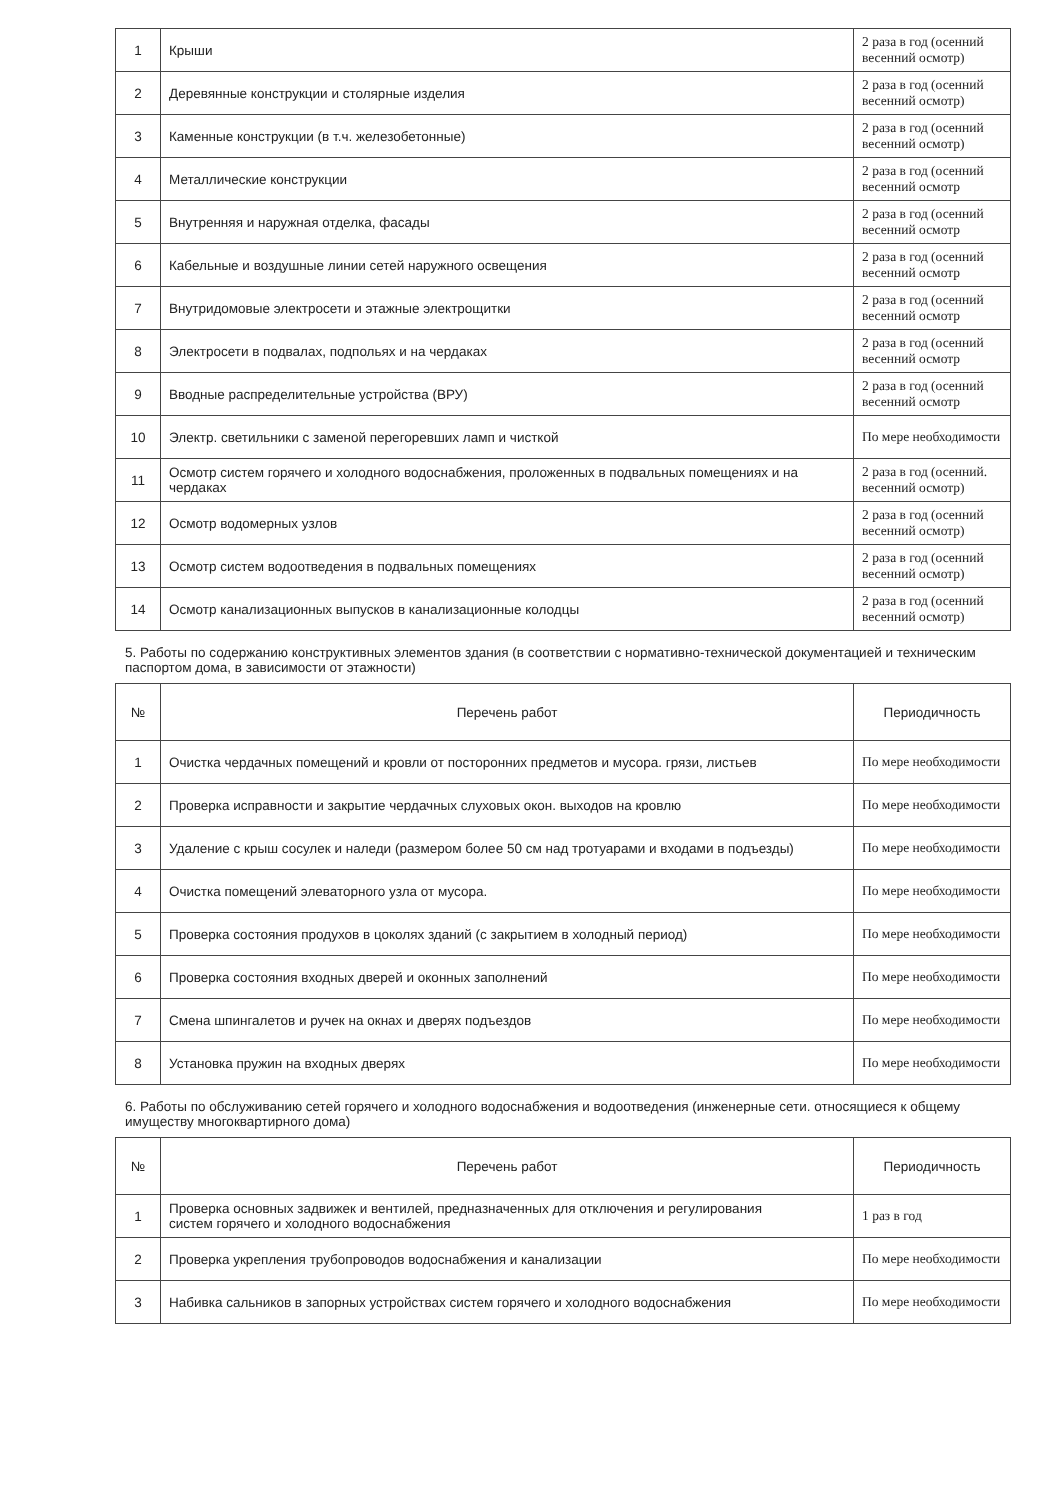| 1 | Крыши | 2 раза в год (осенний весенний осмотр) |
| 2 | Деревянные конструкции и столярные изделия | 2 раза в год (осенний весенний осмотр) |
| 3 | Каменные конструкции (в т.ч. железобетонные) | 2 раза в год (осенний весенний осмотр) |
| 4 | Металлические конструкции | 2 раза в год (осенний весенний осмотр |
| 5 | Внутренняя и наружная отделка, фасады | 2 раза в год (осенний весенний осмотр |
| 6 | Кабельные и воздушные линии сетей наружного освещения | 2 раза в год (осенний весенний осмотр |
| 7 | Внутридомовые электросети и этажные электрощитки | 2 раза в год (осенний весенний осмотр |
| 8 | Электросети в подвалах, подпольях и на чердаках | 2 раза в год (осенний весенний осмотр |
| 9 | Вводные распределительные устройства (ВРУ) | 2 раза в год (осенний весенний осмотр |
| 10 | Электр. светильники с заменой перегоревших ламп и чисткой | По мере необходимости |
| 11 | Осмотр систем горячего и холодного водоснабжения, проложенных в подвальных помещениях и на чердаках | 2 раза в год (осенний. весенний осмотр) |
| 12 | Осмотр водомерных узлов | 2 раза в год (осенний весенний осмотр) |
| 13 | Осмотр систем водоотведения в подвальных помещениях | 2 раза в год (осенний весенний осмотр) |
| 14 | Осмотр канализационных выпусков в канализационные колодцы | 2 раза в год (осенний весенний осмотр) |
5. Работы по содержанию конструктивных элементов здания (в соответствии с нормативно-технической документацией и техническим паспортом дома, в зависимости от этажности)
| № | Перечень работ | Периодичность |
| --- | --- | --- |
| 1 | Очистка чердачных помещений и кровли от посторонних предметов и мусора. грязи, листьев | По мере необходимости |
| 2 | Проверка исправности и закрытие чердачных слуховых окон. выходов на кровлю | По мере необходимости |
| 3 | Удаление с крыш сосулек и наледи (размером более 50 см над тротуарами и входами в подъезды) | По мере необходимости |
| 4 | Очистка помещений элеваторного узла от мусора. | По мере необходимости |
| 5 | Проверка состояния продухов в цоколях зданий (с закрытием в холодный период) | По мере необходимости |
| 6 | Проверка состояния входных дверей и оконных заполнений | По мере необходимости |
| 7 | Смена шпингалетов и ручек на окнах и дверях подъездов | По мере необходимости |
| 8 | Установка пружин на входных дверях | По мере необходимости |
6. Работы по обслуживанию сетей горячего и холодного водоснабжения и водоотведения (инженерные сети. относящиеся к общему имуществу многоквартирного дома)
| № | Перечень работ | Периодичность |
| --- | --- | --- |
| 1 | Проверка основных задвижек и вентилей, предназначенных для отключения и регулирования систем горячего и холодного водоснабжения | 1 раз в год |
| 2 | Проверка укрепления трубопроводов водоснабжения и канализации | По мере необходимости |
| 3 | Набивка сальников в запорных устройствах систем горячего и холодного водоснабжения | По мере необходимости |